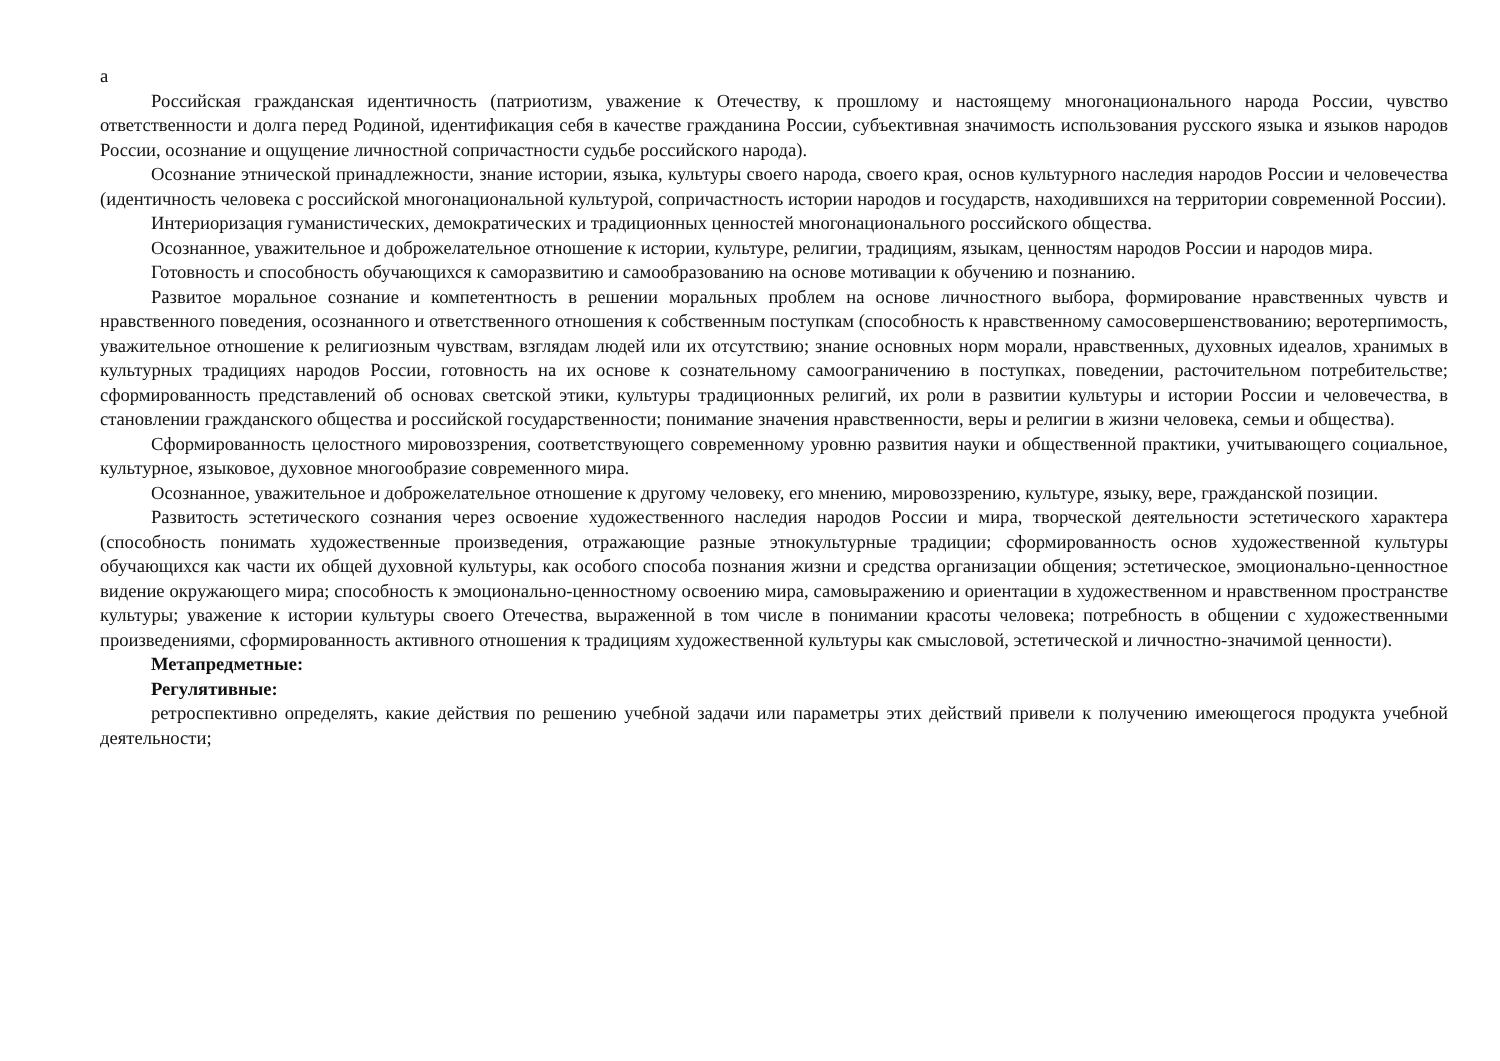а
Российская гражданская идентичность (патриотизм, уважение к Отечеству, к прошлому и настоящему многонационального народа России, чувство ответственности и долга перед Родиной, идентификация себя в качестве гражданина России, субъективная значимость использования русского языка и языков народов России, осознание и ощущение личностной сопричастности судьбе российского народа).
Осознание этнической принадлежности, знание истории, языка, культуры своего народа, своего края, основ культурного наследия народов России и человечества (идентичность человека с российской многонациональной культурой, сопричастность истории народов и государств, находившихся на территории современной России).
Интериоризация гуманистических, демократических и традиционных ценностей многонационального российского общества.
Осознанное, уважительное и доброжелательное отношение к истории, культуре, религии, традициям, языкам, ценностям народов России и народов мира.
Готовность и способность обучающихся к саморазвитию и самообразованию на основе мотивации к обучению и познанию.
Развитое моральное сознание и компетентность в решении моральных проблем на основе личностного выбора, формирование нравственных чувств и нравственного поведения, осознанного и ответственного отношения к собственным поступкам (способность к нравственному самосовершенствованию; веротерпимость, уважительное отношение к религиозным чувствам, взглядам людей или их отсутствию; знание основных норм морали, нравственных, духовных идеалов, хранимых в культурных традициях народов России, готовность на их основе к сознательному самоограничению в поступках, поведении, расточительном потребительстве; сформированность представлений об основах светской этики, культуры традиционных религий, их роли в развитии культуры и истории России и человечества, в становлении гражданского общества и российской государственности; понимание значения нравственности, веры и религии в жизни человека, семьи и общества).
Сформированность целостного мировоззрения, соответствующего современному уровню развития науки и общественной практики, учитывающего социальное, культурное, языковое, духовное многообразие современного мира.
Осознанное, уважительное и доброжелательное отношение к другому человеку, его мнению, мировоззрению, культуре, языку, вере, гражданской позиции.
Развитость эстетического сознания через освоение художественного наследия народов России и мира, творческой деятельности эстетического характера (способность понимать художественные произведения, отражающие разные этнокультурные традиции; сформированность основ художественной культуры обучающихся как части их общей духовной культуры, как особого способа познания жизни и средства организации общения; эстетическое, эмоционально-ценностное видение окружающего мира; способность к эмоционально-ценностному освоению мира, самовыражению и ориентации в художественном и нравственном пространстве культуры; уважение к истории культуры своего Отечества, выраженной в том числе в понимании красоты человека; потребность в общении с художественными произведениями, сформированность активного отношения к традициям художественной культуры как смысловой, эстетической и личностно-значимой ценности).
Метапредметные:
Регулятивные:
ретроспективно определять, какие действия по решению учебной задачи или параметры этих действий привели к получению имеющегося продукта учебной деятельности;